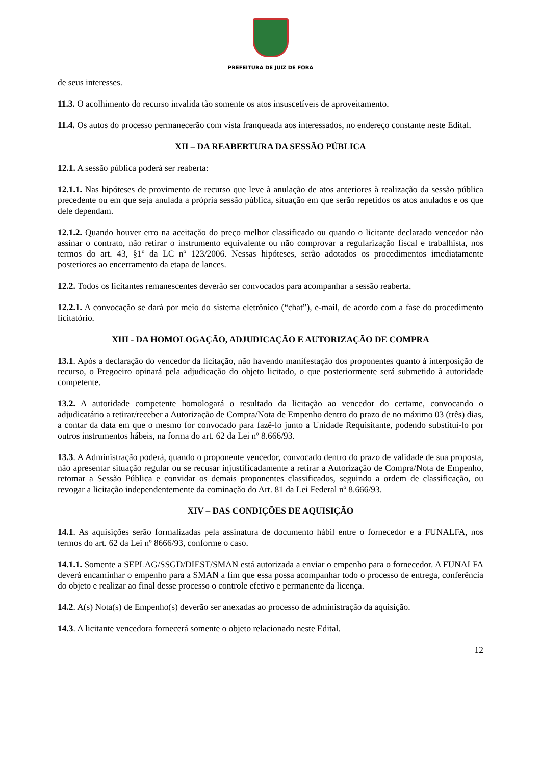PREFEITURA DE JUIZ DE FORA
de seus interesses.
11.3. O acolhimento do recurso invalida tão somente os atos insuscetíveis de aproveitamento.
11.4. Os autos do processo permanecerão com vista franqueada aos interessados, no endereço constante neste Edital.
XII – DA REABERTURA DA SESSÃO PÚBLICA
12.1. A sessão pública poderá ser reaberta:
12.1.1. Nas hipóteses de provimento de recurso que leve à anulação de atos anteriores à realização da sessão pública precedente ou em que seja anulada a própria sessão pública, situação em que serão repetidos os atos anulados e os que dele dependam.
12.1.2. Quando houver erro na aceitação do preço melhor classificado ou quando o licitante declarado vencedor não assinar o contrato, não retirar o instrumento equivalente ou não comprovar a regularização fiscal e trabalhista, nos termos do art. 43, §1º da LC nº 123/2006. Nessas hipóteses, serão adotados os procedimentos imediatamente posteriores ao encerramento da etapa de lances.
12.2. Todos os licitantes remanescentes deverão ser convocados para acompanhar a sessão reaberta.
12.2.1. A convocação se dará por meio do sistema eletrônico (“chat”), e-mail, de acordo com a fase do procedimento licitatório.
XIII - DA HOMOLOGAÇÃO, ADJUDICAÇÃO E AUTORIZAÇÃO DE COMPRA
13.1. Após a declaração do vencedor da licitação, não havendo manifestação dos proponentes quanto à interposição de recurso, o Pregoeiro opinará pela adjudicação do objeto licitado, o que posteriormente será submetido à autoridade competente.
13.2. A autoridade competente homologará o resultado da licitação ao vencedor do certame, convocando o adjudicatário a retirar/receber a Autorização de Compra/Nota de Empenho dentro do prazo de no máximo 03 (três) dias, a contar da data em que o mesmo for convocado para fazê-lo junto a Unidade Requisitante, podendo substituí-lo por outros instrumentos hábeis, na forma do art. 62 da Lei nº 8.666/93.
13.3. A Administração poderá, quando o proponente vencedor, convocado dentro do prazo de validade de sua proposta, não apresentar situação regular ou se recusar injustificadamente a retirar a Autorização de Compra/Nota de Empenho, retomar a Sessão Pública e convidar os demais proponentes classificados, seguindo a ordem de classificação, ou revogar a licitação independentemente da cominação do Art. 81 da Lei Federal nº 8.666/93.
XIV – DAS CONDIÇÕES DE AQUISIÇÃO
14.1. As aquisições serão formalizadas pela assinatura de documento hábil entre o fornecedor e a FUNALFA, nos termos do art. 62 da Lei nº 8666/93, conforme o caso.
14.1.1. Somente a SEPLAG/SSGD/DIEST/SMAN está autorizada a enviar o empenho para o fornecedor. A FUNALFA deverá encaminhar o empenho para a SMAN a fim que essa possa acompanhar todo o processo de entrega, conferência do objeto e realizar ao final desse processo o controle efetivo e permanente da licença.
14.2. A(s) Nota(s) de Empenho(s) deverão ser anexadas ao processo de administração da aquisição.
14.3. A licitante vencedora fornecerá somente o objeto relacionado neste Edital.
12